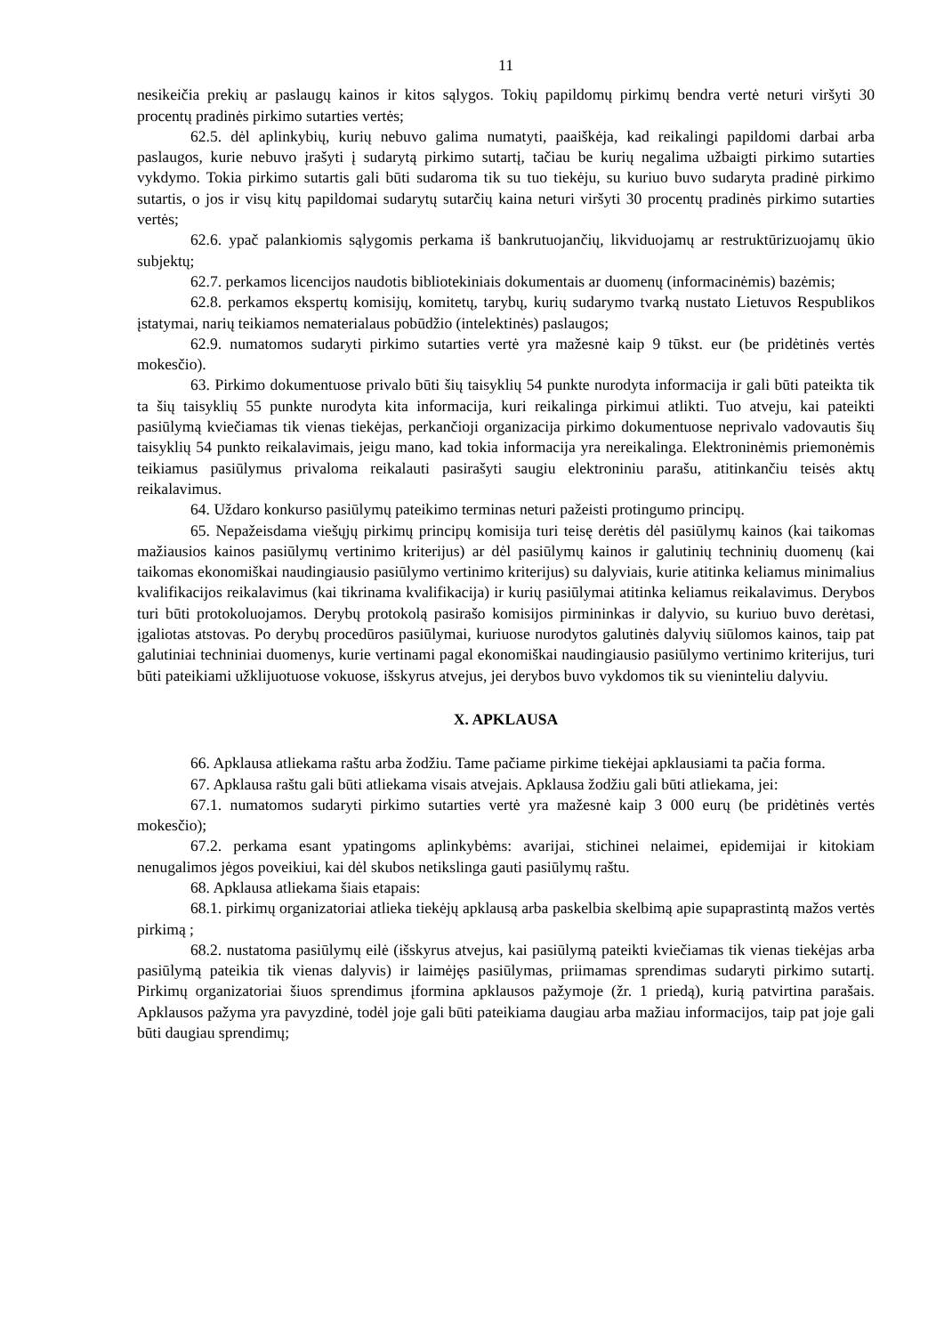11
nesikeičia prekių ar paslaugų kainos ir kitos sąlygos. Tokių papildomų pirkimų bendra vertė neturi viršyti 30 procentų pradinės pirkimo sutarties vertės;
62.5. dėl aplinkybių, kurių nebuvo galima numatyti, paaiškėja, kad reikalingi papildomi darbai arba paslaugos, kurie nebuvo įrašyti į sudarytą pirkimo sutartį, tačiau be kurių negalima užbaigti pirkimo sutarties vykdymo. Tokia pirkimo sutartis gali būti sudaroma tik su tuo tiekėju, su kuriuo buvo sudaryta pradinė pirkimo sutartis, o jos ir visų kitų papildomai sudarytų sutarčių kaina neturi viršyti 30 procentų pradinės pirkimo sutarties vertės;
62.6. ypač palankiomis sąlygomis perkama iš bankrutuojančių, likviduojamų ar restruktūrizuojamų ūkio subjektų;
62.7. perkamos licencijos naudotis bibliotekiniais dokumentais ar duomenų (informacinėmis) bazėmis;
62.8. perkamos ekspertų komisijų, komitetų, tarybų, kurių sudarymo tvarką nustato Lietuvos Respublikos įstatymai, narių teikiamos nematerialaus pobūdžio (intelektinės) paslaugos;
62.9. numatomos sudaryti pirkimo sutarties vertė yra mažesnė kaip 9 tūkst. eur (be pridėtinės vertės mokesčio).
63. Pirkimo dokumentuose privalo būti šių taisyklių 54 punkte nurodyta informacija ir gali būti pateikta tik ta šių taisyklių 55 punkte nurodyta kita informacija, kuri reikalinga pirkimui atlikti. Tuo atveju, kai pateikti pasiūlymą kviečiamas tik vienas tiekėjas, perkančioji organizacija pirkimo dokumentuose neprivalo vadovautis šių taisyklių 54 punkto reikalavimais, jeigu mano, kad tokia informacija yra nereikalinga. Elektroninėmis priemonėmis teikiamus pasiūlymus privaloma reikalauti pasirašyti saugiu elektroniniu parašu, atitinkančiu teisės aktų reikalavimus.
64. Uždaro konkurso pasiūlymų pateikimo terminas neturi pažeisti protingumo principų.
65. Nepažeisdama viešųjų pirkimų principų komisija turi teisę derėtis dėl pasiūlymų kainos (kai taikomas mažiausios kainos pasiūlymų vertinimo kriterijus) ar dėl pasiūlymų kainos ir galutinių techninių duomenų (kai taikomas ekonomiškai naudingiausio pasiūlymo vertinimo kriterijus) su dalyviais, kurie atitinka keliamus minimalius kvalifikacijos reikalavimus (kai tikrinama kvalifikacija) ir kurių pasiūlymai atitinka keliamus reikalavimus. Derybos turi būti protokoluojamos. Derybų protokolą pasirašo komisijos pirmininkas ir dalyvio, su kuriuo buvo derėtasi, įgaliotas atstovas. Po derybų procedūros pasiūlymai, kuriuose nurodytos galutinės dalyvių siūlomos kainos, taip pat galutiniai techniniai duomenys, kurie vertinami pagal ekonomiškai naudingiausio pasiūlymo vertinimo kriterijus, turi būti pateikiami užklijuotuose vokuose, išskyrus atvejus, jei derybos buvo vykdomos tik su vieninteliu dalyviu.
X. APKLAUSA
66. Apklausa atliekama raštu arba žodžiu. Tame pačiame pirkime tiekėjai apklausiami ta pačia forma.
67. Apklausa raštu gali būti atliekama visais atvejais. Apklausa žodžiu gali būti atliekama, jei:
67.1. numatomos sudaryti pirkimo sutarties vertė yra mažesnė kaip 3 000 eurų (be pridėtinės vertės mokesčio);
67.2. perkama esant ypatingoms aplinkybėms: avarijai, stichinei nelaimei, epidemijai ir kitokiam nenugalimos jėgos poveikiui, kai dėl skubos netikslinga gauti pasiūlymų raštu.
68. Apklausa atliekama šiais etapais:
68.1. pirkimų organizatoriai atlieka tiekėjų apklausą arba paskelbia skelbimą apie supaprastintą mažos vertės pirkimą ;
68.2. nustatoma pasiūlymų eilė (išskyrus atvejus, kai pasiūlymą pateikti kviečiamas tik vienas tiekėjas arba pasiūlymą pateikia tik vienas dalyvis) ir laimėjęs pasiūlymas, priimamas sprendimas sudaryti pirkimo sutartį. Pirkimų organizatoriai šiuos sprendimus įformina apklausos pažymoje (žr. 1 priedą), kurią patvirtina parašais. Apklausos pažyma yra pavyzdinė, todėl joje gali būti pateikiama daugiau arba mažiau informacijos, taip pat joje gali būti daugiau sprendimų;